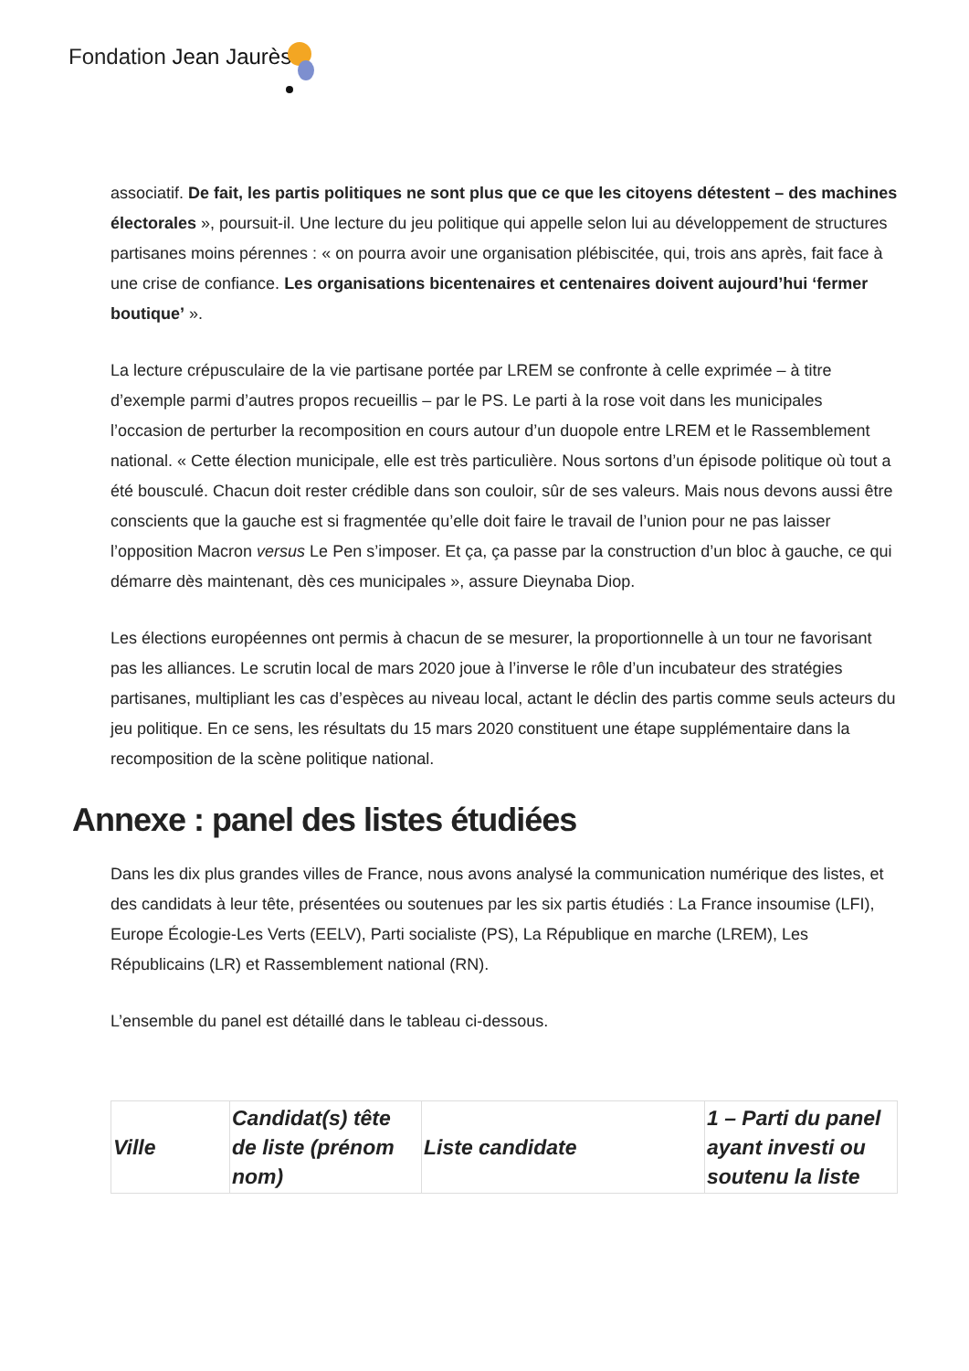Fondation Jean Jaurès
associatif. De fait, les partis politiques ne sont plus que ce que les citoyens détestent – des machines électorales », poursuit-il. Une lecture du jeu politique qui appelle selon lui au développement de structures partisanes moins pérennes : « on pourra avoir une organisation plébiscitée, qui, trois ans après, fait face à une crise de confiance. Les organisations bicentenaires et centenaires doivent aujourd’hui ‘fermer boutique’ ».
La lecture crépusculaire de la vie partisane portée par LREM se confronte à celle exprimée – à titre d’exemple parmi d’autres propos recueillis – par le PS. Le parti à la rose voit dans les municipales l’occasion de perturber la recomposition en cours autour d’un duopole entre LREM et le Rassemblement national. « Cette élection municipale, elle est très particulière. Nous sortons d’un épisode politique où tout a été bousculé. Chacun doit rester crédible dans son couloir, sûr de ses valeurs. Mais nous devons aussi être conscients que la gauche est si fragmentée qu’elle doit faire le travail de l’union pour ne pas laisser l’opposition Macron versus Le Pen s’imposer. Et ça, ça passe par la construction d’un bloc à gauche, ce qui démarre dès maintenant, dès ces municipales », assure Dieynaba Diop.
Les élections européennes ont permis à chacun de se mesurer, la proportionnelle à un tour ne favorisant pas les alliances. Le scrutin local de mars 2020 joue à l’inverse le rôle d’un incubateur des stratégies partisanes, multipliant les cas d’espèces au niveau local, actant le déclin des partis comme seuls acteurs du jeu politique. En ce sens, les résultats du 15 mars 2020 constituent une étape supplémentaire dans la recomposition de la scène politique national.
Annexe : panel des listes étudiées
Dans les dix plus grandes villes de France, nous avons analysé la communication numérique des listes, et des candidats à leur tête, présentées ou soutenues par les six partis étudiés : La France insoumise (LFI), Europe Écologie-Les Verts (EELV), Parti socialiste (PS), La République en marche (LREM), Les Républicains (LR) et Rassemblement national (RN).
L’ensemble du panel est détaillé dans le tableau ci-dessous.
| Ville | Candidat(s) tête de liste (prénom nom) | Liste candidate | 1 – Parti du panel ayant investi ou soutenu la liste |
| --- | --- | --- | --- |